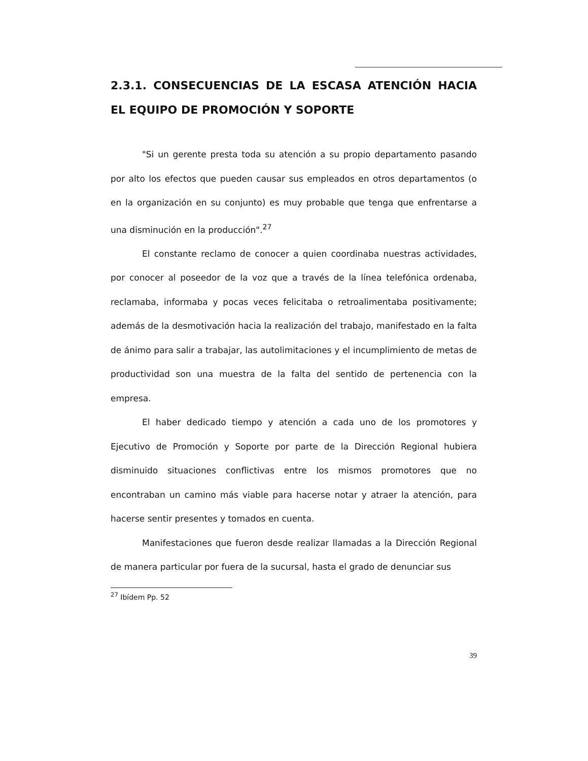2.3.1. CONSECUENCIAS DE LA ESCASA ATENCIÓN HACIA EL EQUIPO DE PROMOCIÓN Y SOPORTE
"Si un gerente presta toda su atención a su propio departamento pasando por alto los efectos que pueden causar sus empleados en otros departamentos (o en la organización en su conjunto) es muy probable que tenga que enfrentarse a una disminución en la producción".<sup>27</sup>
El constante reclamo de conocer a quien coordinaba nuestras actividades, por conocer al poseedor de la voz que a través de la línea telefónica ordenaba, reclamaba, informaba y pocas veces felicitaba o retroalimentaba positivamente; además de la desmotivación hacia la realización del trabajo, manifestado en la falta de ánimo para salir a trabajar, las autolimitaciones y el incumplimiento de metas de productividad son una muestra de la falta del sentido de pertenencia con la empresa.
El haber dedicado tiempo y atención a cada uno de los promotores y Ejecutivo de Promoción y Soporte por parte de la Dirección Regional hubiera disminuido situaciones conflictivas entre los mismos promotores que no encontraban un camino más viable para hacerse notar y atraer la atención, para hacerse sentir presentes y tomados en cuenta.
Manifestaciones que fueron desde realizar llamadas a la Dirección Regional de manera particular por fuera de la sucursal, hasta el grado de denunciar sus
<sup>27</sup> Ibídem Pp. 52
39